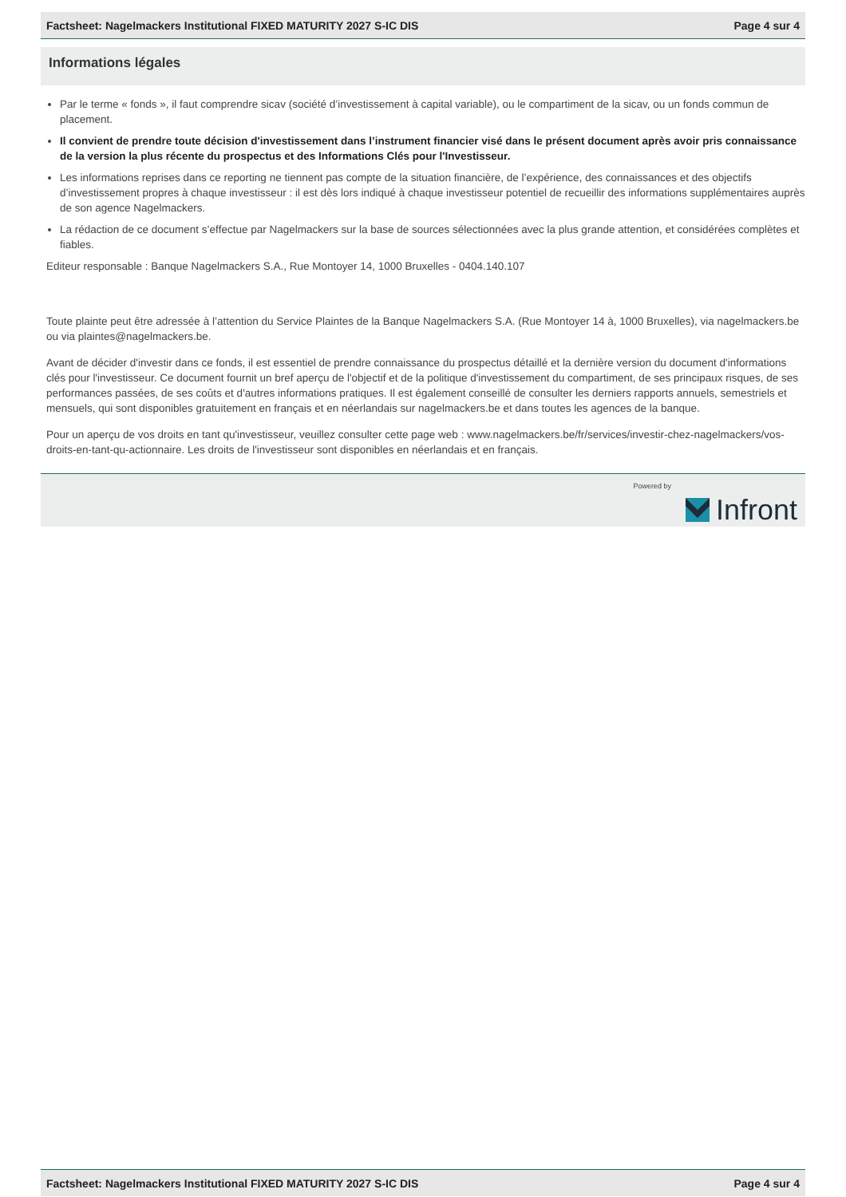Factsheet: Nagelmackers Institutional FIXED MATURITY 2027 S-IC DIS Page 4 sur 4
Informations légales
Par le terme « fonds », il faut comprendre sicav (société d’investissement à capital variable), ou le compartiment de la sicav, ou un fonds commun de placement.
Il convient de prendre toute décision d'investissement dans l’instrument financier visé dans le présent document après avoir pris connaissance de la version la plus récente du prospectus et des Informations Clés pour l'Investisseur.
Les informations reprises dans ce reporting ne tiennent pas compte de la situation financière, de l’expérience, des connaissances et des objectifs d’investissement propres à chaque investisseur : il est dès lors indiqué à chaque investisseur potentiel de recueillir des informations supplémentaires auprès de son agence Nagelmackers.
La rédaction de ce document s’effectue par Nagelmackers sur la base de sources sélectionnées avec la plus grande attention, et considérées complètes et fiables.
Editeur responsable : Banque Nagelmackers S.A., Rue Montoyer 14, 1000 Bruxelles - 0404.140.107
Toute plainte peut être adressée à l’attention du Service Plaintes de la Banque Nagelmackers S.A. (Rue Montoyer 14 à, 1000 Bruxelles), via nagelmackers.be ou via plaintes@nagelmackers.be.
Avant de décider d'investir dans ce fonds, il est essentiel de prendre connaissance du prospectus détaillé et la dernière version du document d'informations clés pour l'investisseur. Ce document fournit un bref aperçu de l'objectif et de la politique d'investissement du compartiment, de ses principaux risques, de ses performances passées, de ses coûts et d'autres informations pratiques. Il est également conseillé de consulter les derniers rapports annuels, semestriels et mensuels, qui sont disponibles gratuitement en français et en néerlandais sur nagelmackers.be et dans toutes les agences de la banque.
Pour un aperçu de vos droits en tant qu'investisseur, veuillez consulter cette page web : www.nagelmackers.be/fr/services/investir-chez-nagelmackers/vos-droits-en-tant-qu-actionnaire. Les droits de l'investisseur sont disponibles en néerlandais et en français.
Powered by
Infront
Factsheet: Nagelmackers Institutional FIXED MATURITY 2027 S-IC DIS Page 4 sur 4